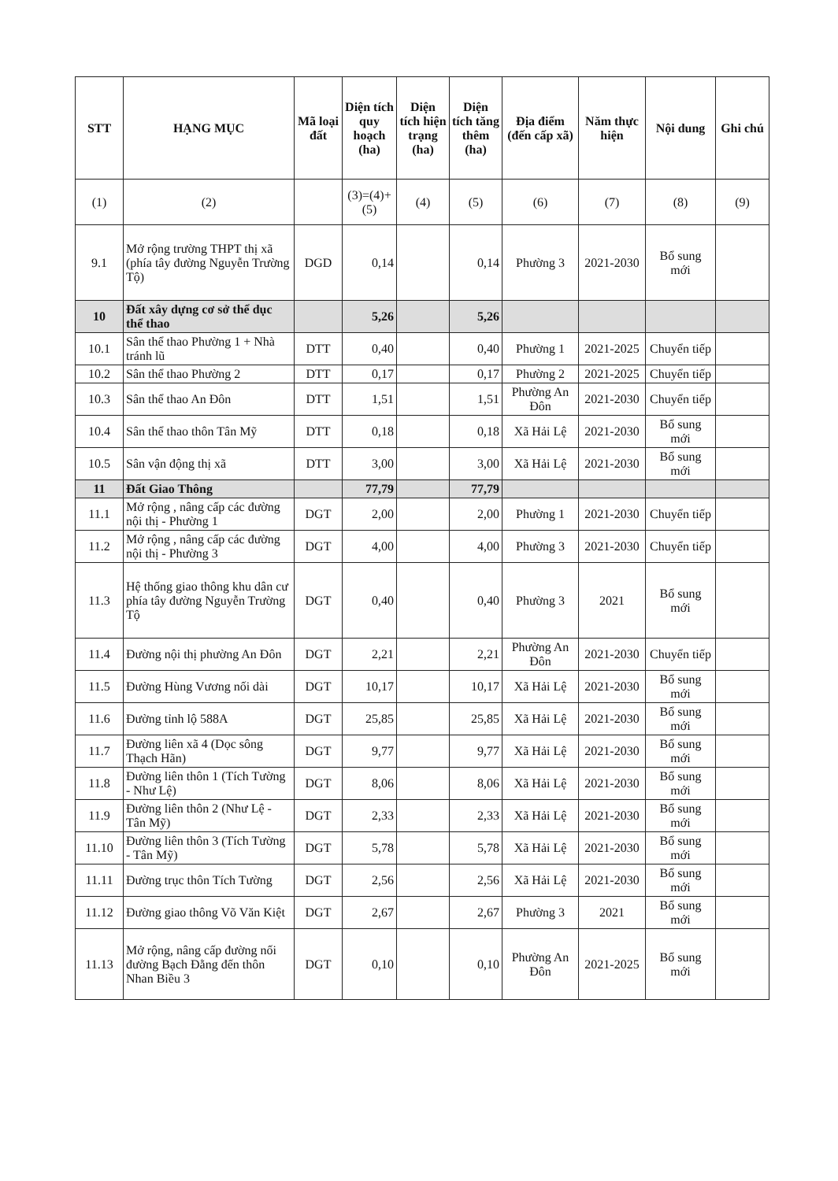| STT | HẠNG MỤC | Mã loại đất | Diện tích quy hoạch (ha) | Diện tích hiện trạng (ha) | Diện tích tăng thêm (ha) | Địa điểm (đến cấp xã) | Năm thực hiện | Nội dung | Ghi chú |
| --- | --- | --- | --- | --- | --- | --- | --- | --- | --- |
| (1) | (2) | | (3)=(4)+(5) | (4) | (5) | (6) | (7) | (8) | (9) |
| 9.1 | Mở rộng trường THPT thị xã (phía tây đường Nguyễn Trường Tộ) | DGD | 0,14 | | 0,14 | Phường 3 | 2021-2030 | Bổ sung mới | |
| 10 | Đất xây dựng cơ sở thể dục thể thao | | 5,26 | | 5,26 | | | | |
| 10.1 | Sân thể thao Phường 1 + Nhà tránh lũ | DTT | 0,40 | | 0,40 | Phường 1 | 2021-2025 | Chuyển tiếp | |
| 10.2 | Sân thể thao Phường 2 | DTT | 0,17 | | 0,17 | Phường 2 | 2021-2025 | Chuyển tiếp | |
| 10.3 | Sân thể thao An Đôn | DTT | 1,51 | | 1,51 | Phường An Đôn | 2021-2030 | Chuyển tiếp | |
| 10.4 | Sân thể thao thôn Tân Mỹ | DTT | 0,18 | | 0,18 | Xã Hải Lệ | 2021-2030 | Bổ sung mới | |
| 10.5 | Sân vận động thị xã | DTT | 3,00 | | 3,00 | Xã Hải Lệ | 2021-2030 | Bổ sung mới | |
| 11 | Đất Giao Thông | | 77,79 | | 77,79 | | | | |
| 11.1 | Mở rộng , nâng cấp các đường nội thị - Phường 1 | DGT | 2,00 | | 2,00 | Phường 1 | 2021-2030 | Chuyển tiếp | |
| 11.2 | Mở rộng , nâng cấp các đường nội thị - Phường 3 | DGT | 4,00 | | 4,00 | Phường 3 | 2021-2030 | Chuyển tiếp | |
| 11.3 | Hệ thống giao thông khu dân cư phía tây đường Nguyễn Trường Tộ | DGT | 0,40 | | 0,40 | Phường 3 | 2021 | Bổ sung mới | |
| 11.4 | Đường nội thị phường An Đôn | DGT | 2,21 | | 2,21 | Phường An Đôn | 2021-2030 | Chuyển tiếp | |
| 11.5 | Đường Hùng Vương nối dài | DGT | 10,17 | | 10,17 | Xã Hải Lệ | 2021-2030 | Bổ sung mới | |
| 11.6 | Đường tỉnh lộ 588A | DGT | 25,85 | | 25,85 | Xã Hải Lệ | 2021-2030 | Bổ sung mới | |
| 11.7 | Đường liên xã 4 (Dọc sông Thạch Hãn) | DGT | 9,77 | | 9,77 | Xã Hải Lệ | 2021-2030 | Bổ sung mới | |
| 11.8 | Đường liên thôn 1 (Tích Tường - Như Lệ) | DGT | 8,06 | | 8,06 | Xã Hải Lệ | 2021-2030 | Bổ sung mới | |
| 11.9 | Đường liên thôn 2 (Như Lệ - Tân Mỹ) | DGT | 2,33 | | 2,33 | Xã Hải Lệ | 2021-2030 | Bổ sung mới | |
| 11.10 | Đường liên thôn 3 (Tích Tường - Tân Mỹ) | DGT | 5,78 | | 5,78 | Xã Hải Lệ | 2021-2030 | Bổ sung mới | |
| 11.11 | Đường trục thôn Tích Tường | DGT | 2,56 | | 2,56 | Xã Hải Lệ | 2021-2030 | Bổ sung mới | |
| 11.12 | Đường giao thông Võ Văn Kiệt | DGT | 2,67 | | 2,67 | Phường 3 | 2021 | Bổ sung mới | |
| 11.13 | Mở rộng, nâng cấp đường nối đường Bạch Đằng đến thôn Nhan Biều 3 | DGT | 0,10 | | 0,10 | Phường An Đôn | 2021-2025 | Bổ sung mới | |